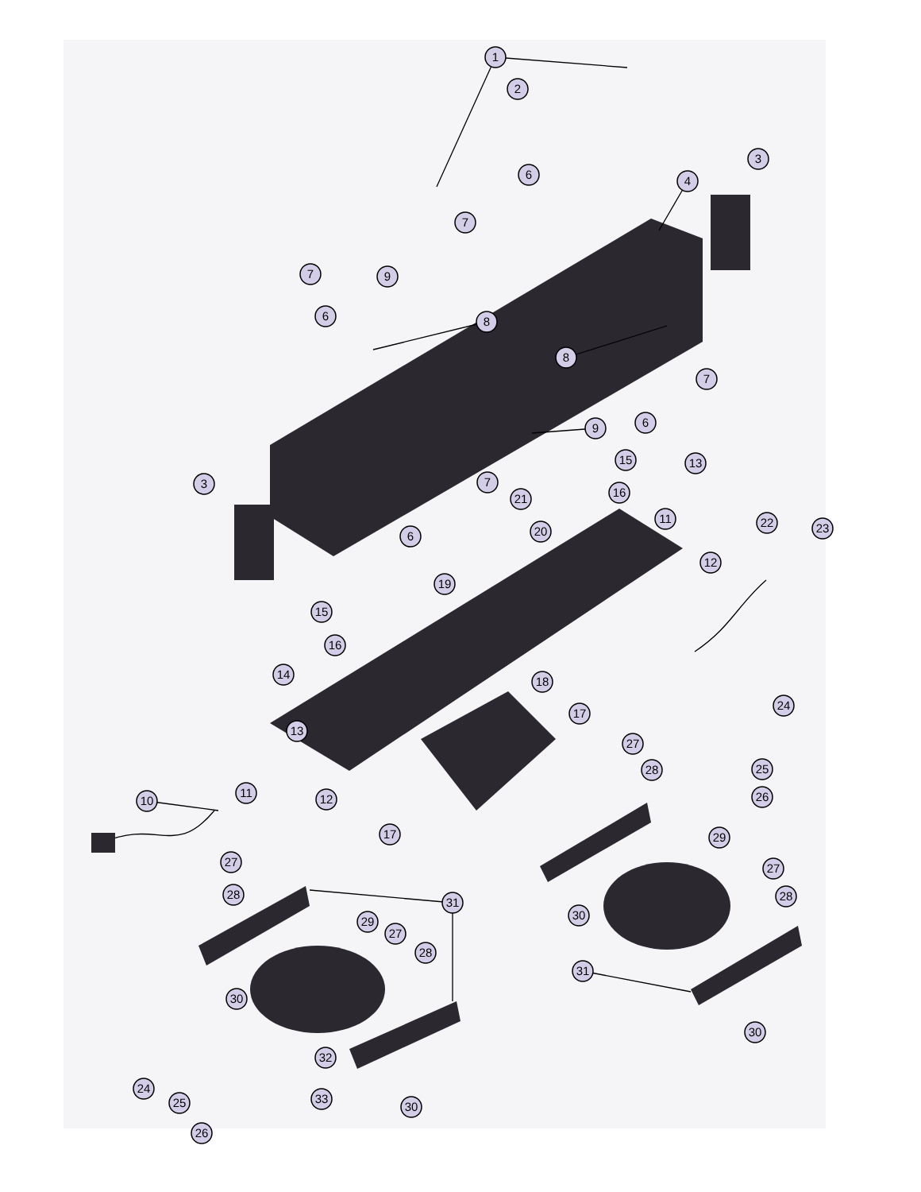1
2
3
6
4
7
7
9
6
8
8
7
6
9
15
13
3
7
16
21
11
22
23
20
6
12
19
15
16
14
18
24
17
13
27
25
28
11
26
10
12
17
29
27
27
28
28
31
30
29
27
28
31
30
30
32
24
33
25
30
26